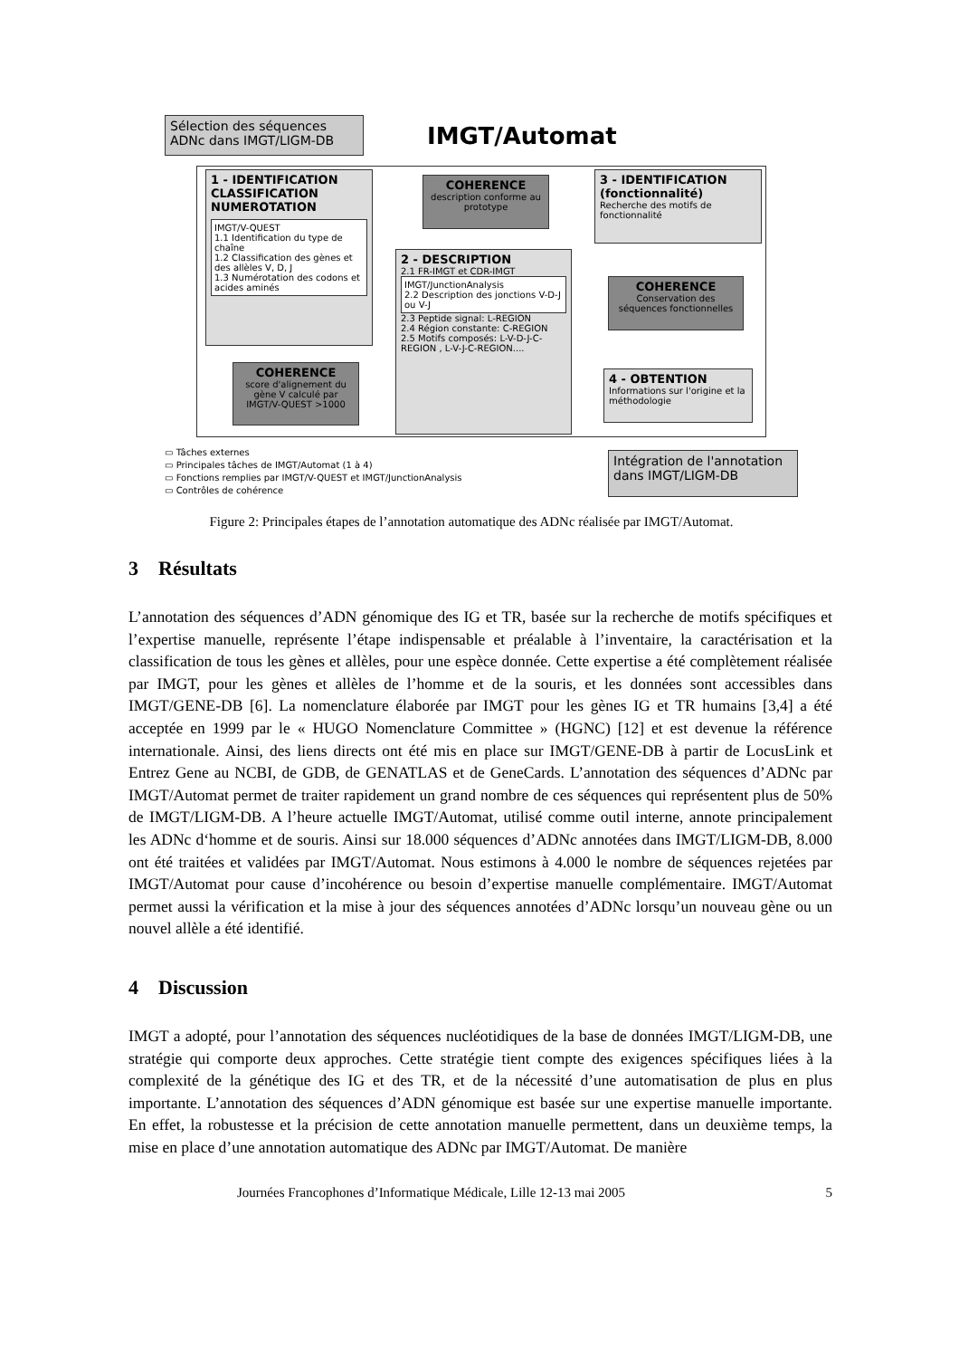Sélection des séquences ADNc dans IMGT/LIGM-DB
IMGT/Automat
1 - IDENTIFICATION CLASSIFICATION NUMEROTATION
IMGT/V-QUEST
1.1 Identification du type de chaîne
1.2 Classification des gènes et des allèles V, D, J
1.3 Numérotation des codons et acides aminés
COHERENCE
score d'alignement du gène V calculé par IMGT/V-QUEST >1000
COHERENCE
description conforme au prototype
2 - DESCRIPTION
2.1 FR-IMGT et CDR-IMGT
IMGT/JunctionAnalysis
2.2 Description des jonctions V-D-J ou V-J
2.3 Peptide signal: L-REGION
2.4 Région constante: C-REGION
2.5 Motifs composés: L-V-D-J-C-REGION , L-V-J-C-REGION....
3 - IDENTIFICATION (fonctionnalité)
Recherche des motifs de fonctionnalité
COHERENCE
Conservation des séquences fonctionnelles
4 - OBTENTION
Informations sur l'origine et la méthodologie
Intégration de l'annotation dans IMGT/LIGM-DB
▭ Tâches externes
▭ Principales tâches de IMGT/Automat (1 à 4)
▭ Fonctions remplies par IMGT/V-QUEST et IMGT/JunctionAnalysis
▭ Contrôles de cohérence
Figure 2: Principales étapes de l’annotation automatique des ADNc réalisée par IMGT/Automat.
3 Résultats
L’annotation des séquences d’ADN génomique des IG et TR, basée sur la recherche de motifs spécifiques et l’expertise manuelle, représente l’étape indispensable et préalable à l’inventaire, la caractérisation et la classification de tous les gènes et allèles, pour une espèce donnée. Cette expertise a été complètement réalisée par IMGT, pour les gènes et allèles de l’homme et de la souris, et les données sont accessibles dans IMGT/GENE-DB [6]. La nomenclature élaborée par IMGT pour les gènes IG et TR humains [3,4] a été acceptée en 1999 par le « HUGO Nomenclature Committee » (HGNC) [12] et est devenue la référence internationale. Ainsi, des liens directs ont été mis en place sur IMGT/GENE-DB à partir de LocusLink et Entrez Gene au NCBI, de GDB, de GENATLAS et de GeneCards. L’annotation des séquences d’ADNc par IMGT/Automat permet de traiter rapidement un grand nombre de ces séquences qui représentent plus de 50% de IMGT/LIGM-DB. A l’heure actuelle IMGT/Automat, utilisé comme outil interne, annote principalement les ADNc d‘homme et de souris. Ainsi sur 18.000 séquences d’ADNc annotées dans IMGT/LIGM-DB, 8.000 ont été traitées et validées par IMGT/Automat. Nous estimons à 4.000 le nombre de séquences rejetées par IMGT/Automat pour cause d’incohérence ou besoin d’expertise manuelle complémentaire. IMGT/Automat permet aussi la vérification et la mise à jour des séquences annotées d’ADNc lorsqu’un nouveau gène ou un nouvel allèle a été identifié.
4 Discussion
IMGT a adopté, pour l’annotation des séquences nucléotidiques de la base de données IMGT/LIGM-DB, une stratégie qui comporte deux approches. Cette stratégie tient compte des exigences spécifiques liées à la complexité de la génétique des IG et des TR, et de la nécessité d’une automatisation de plus en plus importante. L’annotation des séquences d’ADN génomique est basée sur une expertise manuelle importante. En effet, la robustesse et la précision de cette annotation manuelle permettent, dans un deuxième temps, la mise en place d’une annotation automatique des ADNc par IMGT/Automat. De manière
Journées Francophones d’Informatique Médicale, Lille 12-13 mai 2005 5